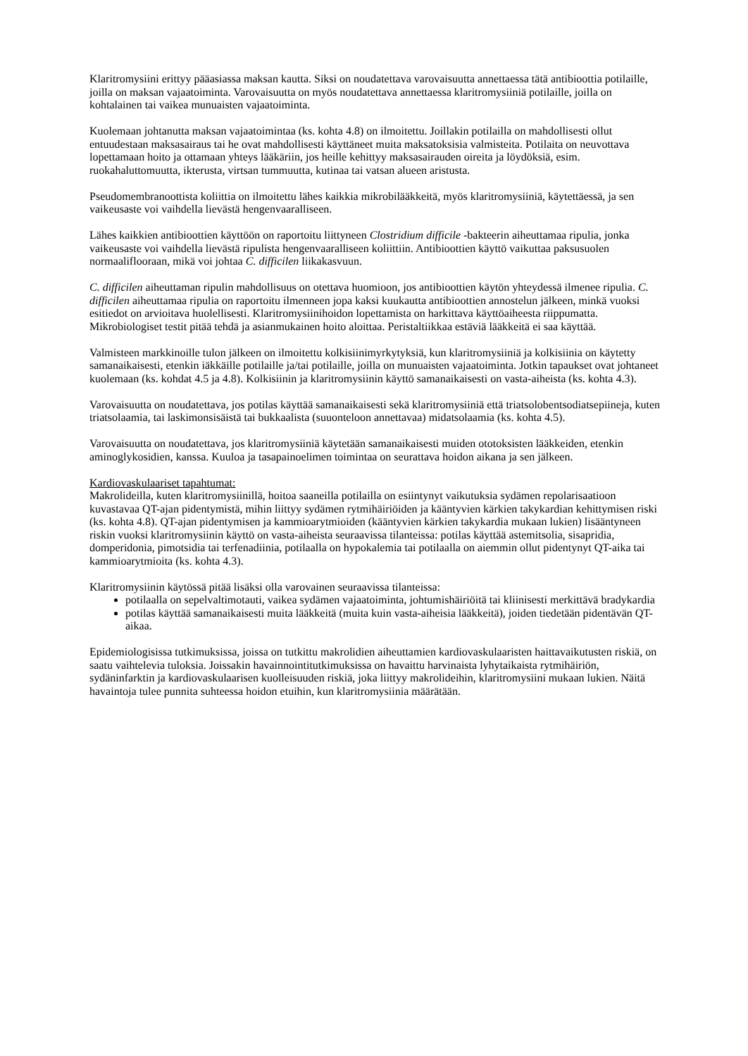Klaritromysiini erittyy pääasiassa maksan kautta. Siksi on noudatettava varovaisuutta annettaessa tätä antibioottia potilaille, joilla on maksan vajaatoiminta. Varovaisuutta on myös noudatettava annettaessa klaritromysiiniä potilaille, joilla on kohtalainen tai vaikea munuaisten vajaatoiminta.
Kuolemaan johtanutta maksan vajaatoimintaa (ks. kohta 4.8) on ilmoitettu. Joillakin potilailla on mahdollisesti ollut entuudestaan maksasairaus tai he ovat mahdollisesti käyttäneet muita maksatoksisia valmisteita. Potilaita on neuvottava lopettamaan hoito ja ottamaan yhteys lääkäriin, jos heille kehittyy maksasairauden oireita ja löydöksiä, esim. ruokahaluttomuutta, ikterusta, virtsan tummuutta, kutinaa tai vatsan alueen aristusta.
Pseudomembranoottista koliittia on ilmoitettu lähes kaikkia mikrobilääkkeitä, myös klaritromysiiniä, käytettäessä, ja sen vaikeusaste voi vaihdella lievästä hengenvaaralliseen.
Lähes kaikkien antibioottien käyttöön on raportoitu liittyneen Clostridium difficile -bakteerin aiheuttamaa ripulia, jonka vaikeusaste voi vaihdella lievästä ripulista hengenvaaralliseen koliittiin. Antibioottien käyttö vaikuttaa paksusuolen normaaliflooraan, mikä voi johtaa C. difficilen liikakasvuun.
C. difficilen aiheuttaman ripulin mahdollisuus on otettava huomioon, jos antibioottien käytön yhteydessä ilmenee ripulia. C. difficilen aiheuttamaa ripulia on raportoitu ilmenneen jopa kaksi kuukautta antibioottien annostelun jälkeen, minkä vuoksi esitiedot on arvioitava huolellisesti. Klaritromysiinihoidon lopettamista on harkittava käyttöaiheesta riippumatta. Mikrobiologiset testit pitää tehdä ja asianmukainen hoito aloittaa. Peristaltiikkaa estäviä lääkkeitä ei saa käyttää.
Valmisteen markkinoille tulon jälkeen on ilmoitettu kolkisiinimyrkytyksiä, kun klaritromysiiniä ja kolkisiinia on käytetty samanaikaisesti, etenkin iäkkäille potilaille ja/tai potilaille, joilla on munuaisten vajaatoiminta. Jotkin tapaukset ovat johtaneet kuolemaan (ks. kohdat 4.5 ja 4.8). Kolkisiinin ja klaritromysiinin käyttö samanaikaisesti on vasta-aiheista (ks. kohta 4.3).
Varovaisuutta on noudatettava, jos potilas käyttää samanaikaisesti sekä klaritromysiiniä että triatsolobentsodiatsepiineja, kuten triatsolaamia, tai laskimonsisäistä tai bukkaalista (suuonteloon annettavaa) midatsolaamia (ks. kohta 4.5).
Varovaisuutta on noudatettava, jos klaritromysiiniä käytetään samanaikaisesti muiden ototoksisten lääkkeiden, etenkin aminoglykosidien, kanssa. Kuuloa ja tasapainoelimen toimintaa on seurattava hoidon aikana ja sen jälkeen.
Kardiovaskulaariset tapahtumat:
Makrolideilla, kuten klaritromysiinillä, hoitoa saaneilla potilailla on esiintynyt vaikutuksia sydämen repolarisaatioon kuvastavaa QT-ajan pidentymistä, mihin liittyy sydämen rytmihäiriöiden ja kääntyvien kärkien takykardian kehittymisen riski (ks. kohta 4.8). QT-ajan pidentymisen ja kammioarytmioiden (kääntyvien kärkien takykardia mukaan lukien) lisääntyneen riskin vuoksi klaritromysiinin käyttö on vasta-aiheista seuraavissa tilanteissa: potilas käyttää astemitsolia, sisapridia, domperidonia, pimotsidia tai terfenadiinia, potilaalla on hypokalemia tai potilaalla on aiemmin ollut pidentynyt QT-aika tai kammioarytmioita (ks. kohta 4.3).
Klaritromysiinin käytössä pitää lisäksi olla varovainen seuraavissa tilanteissa:
potilaalla on sepelvaltimotauti, vaikea sydämen vajaatoiminta, johtumishäiriöitä tai kliinisesti merkittävä bradykardia
potilas käyttää samanaikaisesti muita lääkkeitä (muita kuin vasta-aiheisia lääkkeitä), joiden tiedetään pidentävän QT-aikaa.
Epidemiologisissa tutkimuksissa, joissa on tutkittu makrolidien aiheuttamien kardiovaskulaaristen haittavaikutusten riskiä, on saatu vaihtelevia tuloksia. Joissakin havainnointitutkimuksissa on havaittu harvinaista lyhytaikaista rytmihäiriön, sydäninfarktin ja kardiovaskulaarisen kuolleisuuden riskiä, joka liittyy makrolideihin, klaritromysiini mukaan lukien. Näitä havaintoja tulee punnita suhteessa hoidon etuihin, kun klaritromysiinia määrätään.